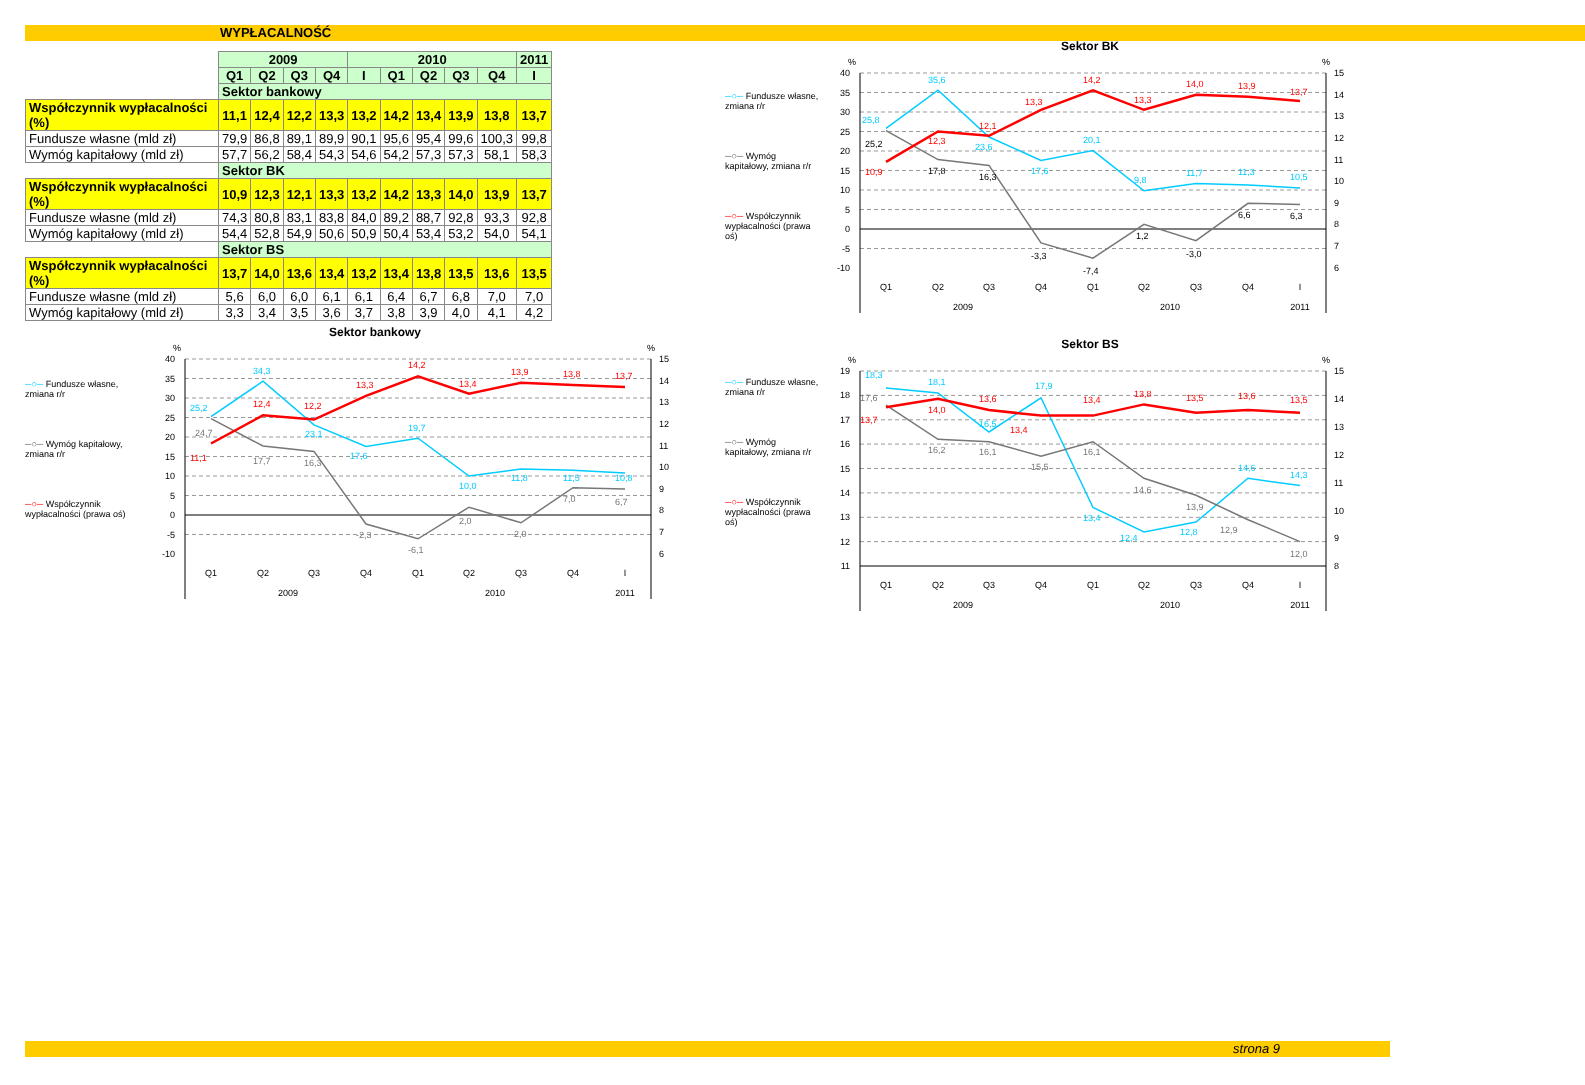WYPŁACALNOŚĆ
| | 2009 | | | | 2010 | | | | | 2011 |
| | Q1 | Q2 | Q3 | Q4 | I | Q1 | Q2 | Q3 | Q4 | I |
| | Sektor bankowy | | | | | | | | | |
| Współczynnik wypłacalności (%) | 11,1 | 12,4 | 12,2 | 13,3 | 13,2 | 14,2 | 13,4 | 13,9 | 13,8 | 13,7 |
| Fundusze własne (mld zł) | 79,9 | 86,8 | 89,1 | 89,9 | 90,1 | 95,6 | 95,4 | 99,6 | 100,3 | 99,8 |
| Wymóg kapitałowy (mld zł) | 57,7 | 56,2 | 58,4 | 54,3 | 54,6 | 54,2 | 57,3 | 57,3 | 58,1 | 58,3 |
| | Sektor BK | | | | | | | | | |
| Współczynnik wypłacalności (%) | 10,9 | 12,3 | 12,1 | 13,3 | 13,2 | 14,2 | 13,3 | 14,0 | 13,9 | 13,7 |
| Fundusze własne (mld zł) | 74,3 | 80,8 | 83,1 | 83,8 | 84,0 | 89,2 | 88,7 | 92,8 | 93,3 | 92,8 |
| Wymóg kapitałowy (mld zł) | 54,4 | 52,8 | 54,9 | 50,6 | 50,9 | 50,4 | 53,4 | 53,2 | 54,0 | 54,1 |
| | Sektor BS | | | | | | | | | |
| Współczynnik wypłacalności (%) | 13,7 | 14,0 | 13,6 | 13,4 | 13,2 | 13,4 | 13,8 | 13,5 | 13,6 | 13,5 |
| Fundusze własne (mld zł) | 5,6 | 6,0 | 6,0 | 6,1 | 6,1 | 6,4 | 6,7 | 6,8 | 7,0 | 7,0 |
| Wymóg kapitałowy (mld zł) | 3,3 | 3,4 | 3,5 | 3,6 | 3,7 | 3,8 | 3,9 | 4,0 | 4,1 | 4,2 |
Sektor bankowy
─○─ Fundusze własne, zmiana r/r
─○─ Wymóg kapitałowy, zmiana r/r
─○─ Współczynnik wypłacalności (prawa oś)
%
%
40
35
30
25
20
15
10
5
0
-5
-10
15
14
13
12
11
10
9
8
7
6
25,2
34,3
23,1
17,6
19,7
10,0
11,8
11,5
10,8
24,7
17,7
16,3
-2,3
-6,1
2,0
-2,0
7,0
6,7
11,1
12,4
12,2
13,3
14,2
13,4
13,9
13,8
13,7
Q1
Q2
Q3
Q4
Q1
Q2
Q3
Q4
I
2009
2010
2011
─○─ Fundusze własne, zmiana r/r
─○─ Wymóg kapitałowy, zmiana r/r
─○─ Współczynnik wypłacalności (prawa oś)
Sektor BK
%
%
40
35
30
25
20
15
10
5
0
-5
-10
15
14
13
12
11
10
9
8
7
6
25,8
35,6
23,6
17,6
20,1
9,8
11,7
11,3
10,5
25,2
17,8
16,3
-3,3
-7,4
1,2
-3,0
6,6
6,3
10,9
12,3
12,1
13,3
14,2
13,3
14,0
13,9
13,7
Q1
Q2
Q3
Q4
Q1
Q2
Q3
Q4
I
2009
2010
2011
─○─ Fundusze własne, zmiana r/r
─○─ Wymóg kapitałowy, zmiana r/r
─○─ Współczynnik wypłacalności (prawa oś)
Sektor BS
%
%
19
18
17
16
15
14
13
12
11
15
14
13
12
11
10
9
8
18,3
18,1
16,5
17,9
13,4
12,4
12,8
14,6
14,3
17,6
16,2
16,1
15,5
16,1
14,6
13,9
12,9
12,0
13,7
14,0
13,6
13,4
13,4
13,8
13,5
13,6
13,5
Q1
Q2
Q3
Q4
Q1
Q2
Q3
Q4
I
2009
2010
2011
strona 9